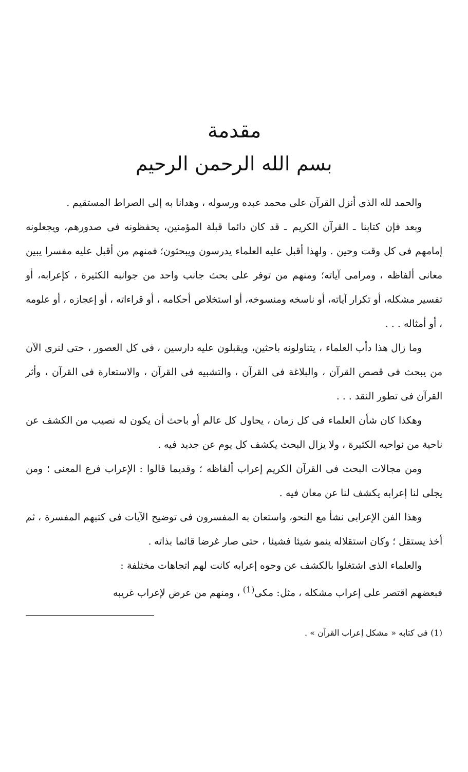مقدمة
بسم الله الرحمن الرحيم
والحمد لله الذى أنزل القرآن على محمد عبده ورسوله ، وهدانا به إلى الصراط المستقيم .
وبعد فإن كتابنا ـ القرآن الكريم ـ قد كان دائما قبلة المؤمنين، يحفظونه فى صدورهم، ويجعلونه إمامهم فى كل وقت وحين . ولهذا أقبل عليه العلماء يدرسون ويبحثون؛ فمنهم من أقبل عليه مفسرا يبين معانى ألفاظه ، ومرامى آياته؛ ومنهم من توفر على بحث جانب واحد من جوانبه الكثيرة ، كإعرابه، أو تفسير مشكله، أو تكرار آياته، أو ناسخه ومنسوخه، أو استخلاص أحكامه ، أو قراءاته ، أو إعجازه ، أو علومه ، أو أمثاله . . .
وما زال هذا دأب العلماء ، يتناولونه باحثين، ويقبلون عليه دارسين ، فى كل العصور ، حتى لنرى الآن من يبحث فى قصص القرآن ، والبلاغة فى القرآن ، والتشبيه فى القرآن ، والاستعارة فى القرآن ، وأثر القرآن فى تطور النقد . . .
وهكذا كان شأن العلماء فى كل زمان ، يحاول كل عالم أو باحث أن يكون له نصيب من الكشف عن ناحية من نواحيه الكثيرة ، ولا يزال البحث يكشف كل يوم عن جديد فيه .
ومن مجالات البحث فى القرآن الكريم إعراب ألفاظه ؛ وقديما قالوا : الإعراب فرع المعنى ؛ ومن يجلى لنا إعرابه يكشف لنا عن معان فيه .
وهذا الفن الإعرابى نشأ مع النحو، واستعان به المفسرون فى توضيح الآيات فى كتبهم المفسرة ، ثم أخذ يستقل ؛ وكان استقلاله ينمو شيئا فشيئا ، حتى صار غرضا قائما بذاته .
والعلماء الذى اشتغلوا بالكشف عن وجوه إعرابه كانت لهم اتجاهات مختلفة :
فبعضهم اقتصر على إعراب مشكله ، مثل: مكى<sup>(1)</sup> ، ومنهم من عرض لإعراب غريبه
(1) فى كتابه « مشكل إعراب القرآن » .